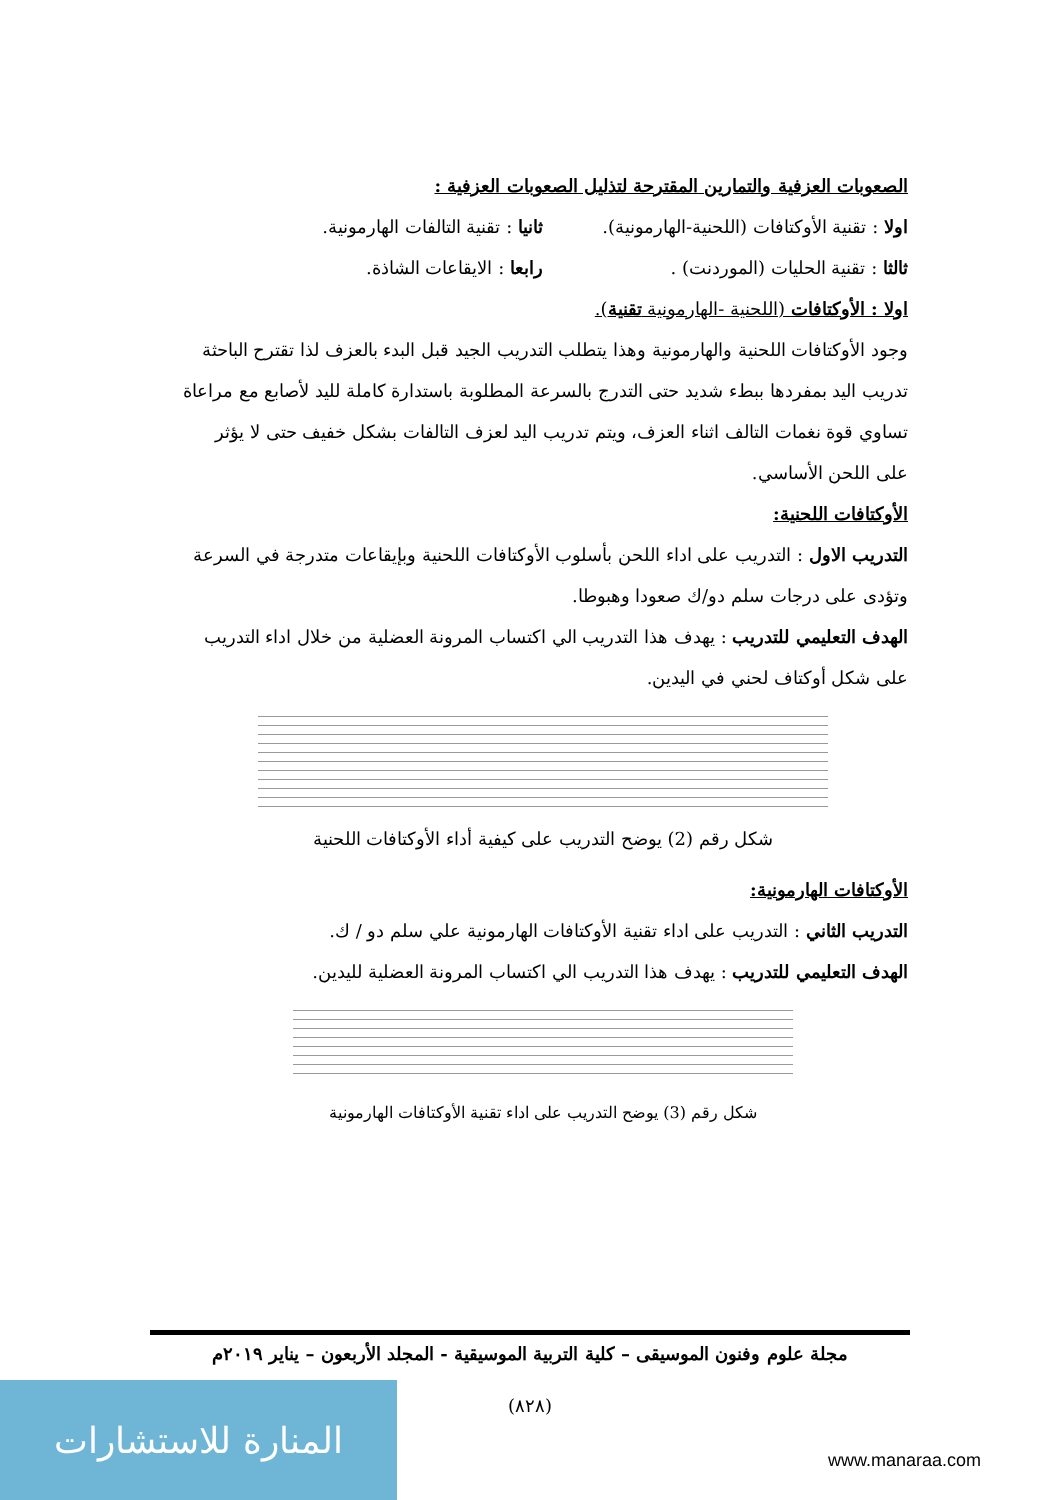الصعوبات العزفية والتمارين المقترحة لتذليل الصعوبات العزفية :
اولا : تقنية الأوكتافات (اللحنية-الهارمونية). ثانيا : تقنية التالفات الهارمونية.
ثالثا : تقنية الحليات (الموردنت) . رابعا : الايقاعات الشاذة.
اولا : الأوكتافات (اللحنية -الهارمونية تقنية).
وجود الأوكتافات اللحنية والهارمونية وهذا يتطلب التدريب الجيد قبل البدء بالعزف لذا تقترح الباحثة تدريب اليد بمفردها ببطء شديد حتى التدرج بالسرعة المطلوبة باستدارة كاملة لليد لأصابع مع مراعاة تساوي قوة نغمات التالف اثناء العزف، ويتم تدريب اليد لعزف التالفات بشكل خفيف حتى لا يؤثر على اللحن الأساسي.
الأوكتافات اللحنية:
التدريب الاول : التدريب على اداء اللحن بأسلوب الأوكتافات اللحنية وبإيقاعات متدرجة في السرعة وتؤدى على درجات سلم دو/ك صعودا وهبوطا.
الهدف التعليمي للتدريب : يهدف هذا التدريب الي اكتساب المرونة العضلية من خلال اداء التدريب على شكل أوكتاف لحني في اليدين.
شكل رقم (2) يوضح التدريب على كيفية أداء الأوكتافات اللحنية
الأوكتافات الهارمونية:
التدريب الثاني : التدريب على اداء تقنية الأوكتافات الهارمونية علي سلم دو / ك.
الهدف التعليمي للتدريب : يهدف هذا التدريب الي اكتساب المرونة العضلية لليدين.
شكل رقم (3) يوضح التدريب على اداء تقنية الأوكتافات الهارمونية
مجلة علوم وفنون الموسيقى – كلية التربية الموسيقية - المجلد الأربعون – يناير ٢٠١٩م
(٨٢٨) المنارة للاستشارات
www.manaraa.com